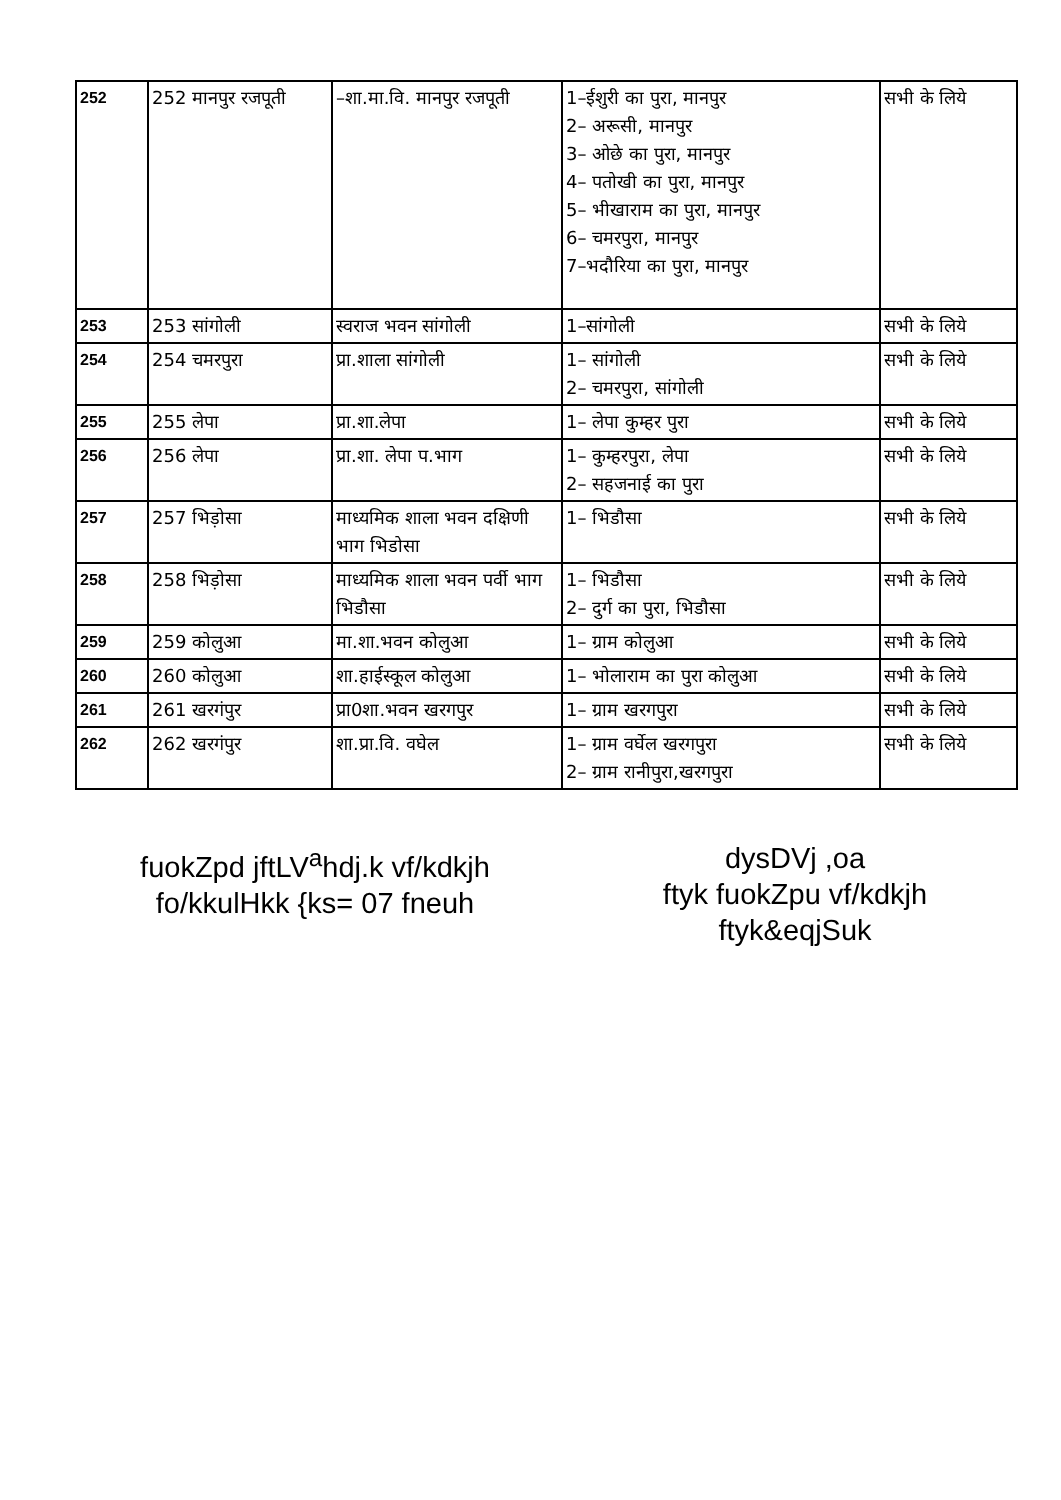| 252 | 252 मानपुर रजपूती | –शा.मा.वि. मानपुर रजपूती | 1–ईशुरी का पुरा, मानपुर 2– अरूसी, मानपुर 3– ओछे का पुरा, मानपुर 4– पतोखी का पुरा, मानपुर 5– भीखाराम का पुरा, मानपुर 6– चमरपुरा, मानपुर 7–भदौरिया का पुरा, मानपुर | सभी के लिये |
| 253 | 253 सांगोली | स्वराज भवन सांगोली | 1–सांगोली | सभी के लिये |
| 254 | 254 चमरपुरा | प्रा.शाला सांगोली | 1– सांगोली 2– चमरपुरा, सांगोली | सभी के लिये |
| 255 | 255 लेपा | प्रा.शा.लेपा | 1– लेपा कुम्हर पुरा | सभी के लिये |
| 256 | 256 लेपा | प्रा.शा. लेपा प.भाग | 1– कुम्हरपुरा, लेपा 2– सहजनाई का पुरा | सभी के लिये |
| 257 | 257 भिड़ोसा | माध्यमिक शाला भवन दक्षिणी भाग भिडोसा | 1– भिडौसा | सभी के लिये |
| 258 | 258 भिड़ोसा | माध्यमिक शाला भवन पर्वी भाग भिडौसा | 1– भिडौसा 2– दुर्ग का पुरा, भिडौसा | सभी के लिये |
| 259 | 259 कोलुआ | मा.शा.भवन कोलुआ | 1– ग्राम कोलुआ | सभी के लिये |
| 260 | 260 कोलुआ | शा.हाईस्कूल कोलुआ | 1– भोलाराम का पुरा कोलुआ | सभी के लिये |
| 261 | 261 खरगंपुर | प्रा0शा.भवन खरगपुर | 1– ग्राम खरगपुरा | सभी के लिये |
| 262 | 262 खरगंपुर | शा.प्रा.वि. वघेल | 1– ग्राम वर्घेल खरगपुरा 2– ग्राम रानीपुरा,खरगपुरा | सभी के लिये |
fuokZpd jftLV<sup>a</sup>hdj.k vf/kdkjh
fo/kkulHkk {ks= 07 fneuh
dysDVj ,oa
ftyk fuokZpu vf/kdkjh
ftyk&eqjSuk